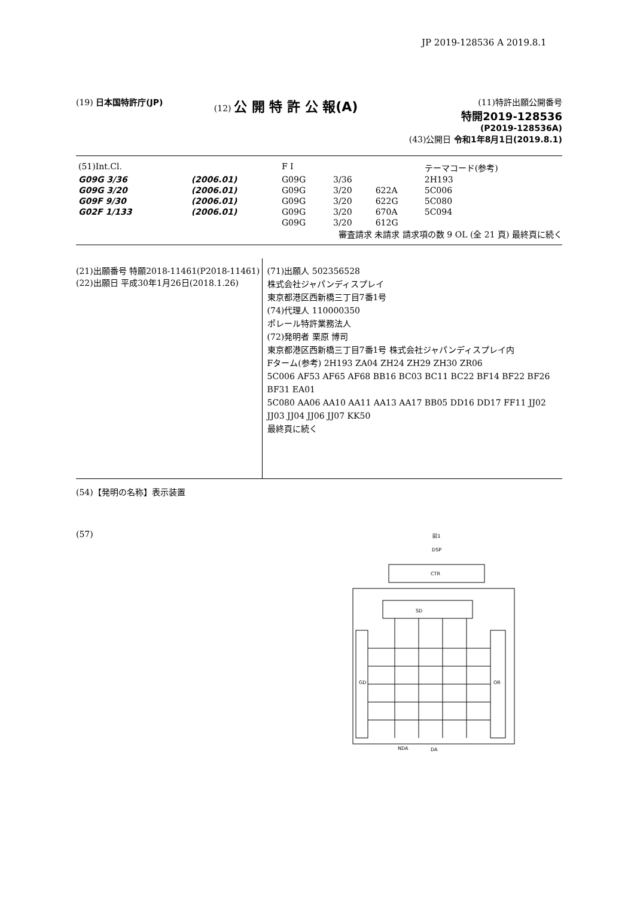JP 2019-128536 A 2019.8.1
(19) 日本国特許庁(JP) (12) 公 開 特 許 公 報(A)
(11)特許出願公開番号
特開2019-128536
(P2019-128536A)
(43)公開日 令和1年8月1日(2019.8.1)
| (51)Int.Cl. | | | F I | | | テーマコード(参考) |
| G09G 3/36 | | (2006.01) | G09G | 3/36 | | 2H193 |
| G09G 3/20 | | (2006.01) | G09G | 3/20 | 622A | 5C006 |
| G09F 9/30 | | (2006.01) | G09G | 3/20 | 622G | 5C080 |
| G02F 1/133 | | (2006.01) | G09G | 3/20 | 670A | 5C094 |
| | | | G09G | 3/20 | 612G | |
審査請求 未請求 請求項の数 9 OL (全 21 頁) 最終頁に続く
(21)出願番号 特願2018-11461(P2018-11461)
(22)出願日 平成30年1月26日(2018.1.26)
(71)出願人 502356528
株式会社ジャパンディスプレイ
東京都港区西新橋三丁目7番1号
(74)代理人 110000350
ポレール特許業務法人
(72)発明者 栗原 博司
東京都港区西新橋三丁目7番1号 株式会社ジャパンディスプレイ内
Fターム(参考) 2H193 ZA04 ZH24 ZH29 ZH30 ZR06
5C006 AF53 AF65 AF68 BB16 BC03 BC11 BC22 BF14 BF22 BF26 BF31 EA01
5C080 AA06 AA10 AA11 AA13 AA17 BB05 DD16 DD17 FF11 JJ02 JJ03 JJ04 JJ06 JJ07 KK50
最終頁に続く
(54)【発明の名称】表示装置
(57)
図1
DSP
CTR
SD
GD
OR
NDA
DA